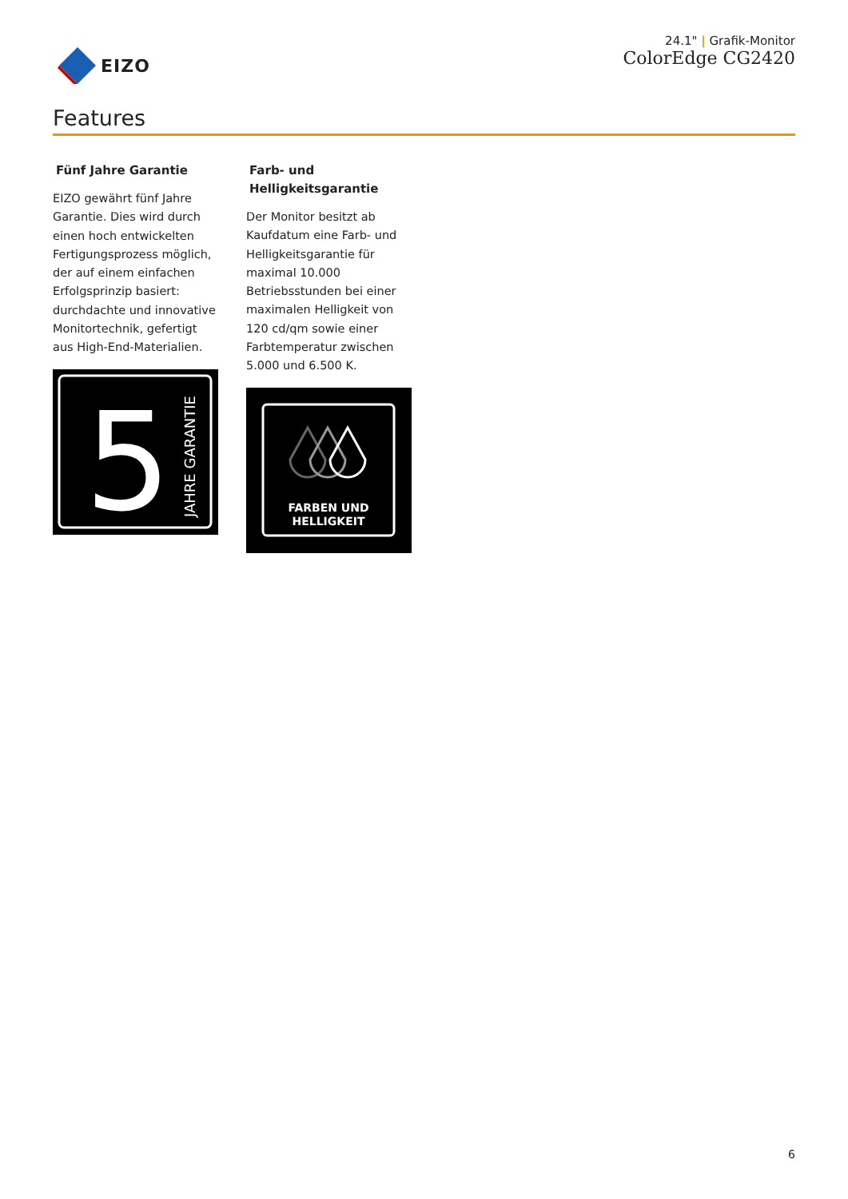EIZO
24.1" | Grafik-Monitor
ColorEdge CG2420
Features
Fünf Jahre Garantie
EIZO gewährt fünf Jahre Garantie. Dies wird durch einen hoch entwickelten Fertigungsprozess möglich, der auf einem einfachen Erfolgsprinzip basiert: durchdachte und innovative Monitortechnik, gefertigt aus High-End-Materialien.
5
JAHRE GARANTIE
Farb- und Helligkeitsgarantie
Der Monitor besitzt ab Kaufdatum eine Farb- und Helligkeitsgarantie für maximal 10.000 Betriebsstunden bei einer maximalen Helligkeit von 120 cd/qm sowie einer Farbtemperatur zwischen 5.000 und 6.500 K.
FARBEN UND
HELLIGKEIT
6